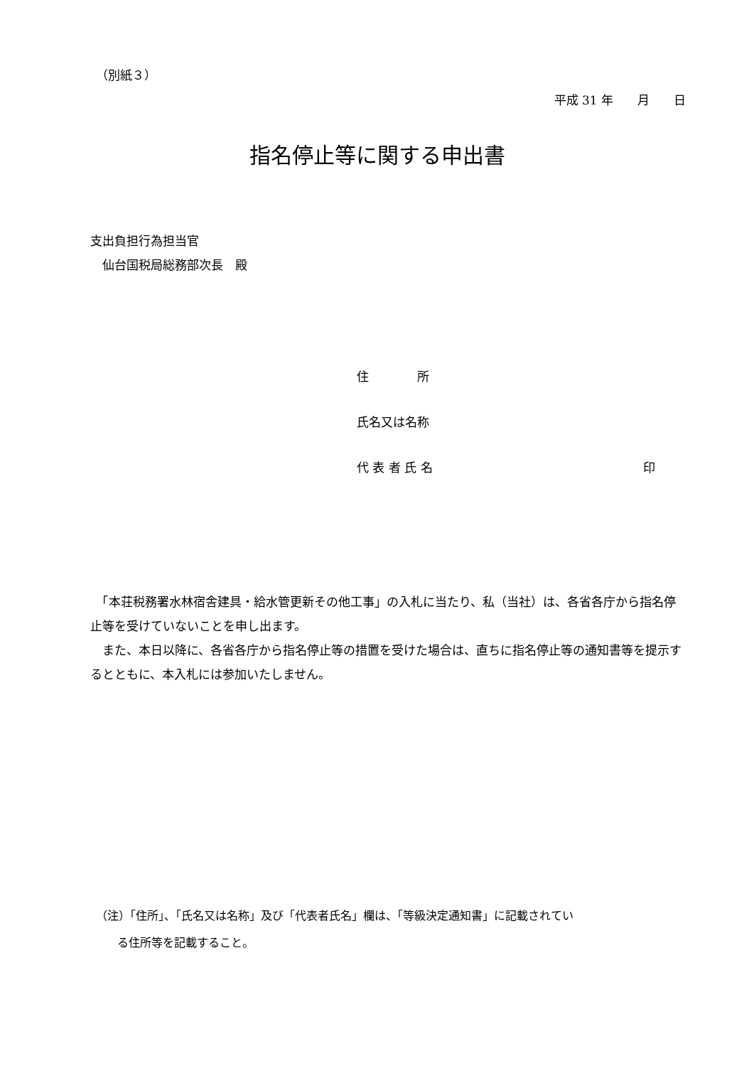（別紙３）
平成 31 年　　月　　日
指名停止等に関する申出書
支出負担行為担当官
　仙台国税局総務部次長　殿
住　　　　所
氏名又は名称
代 表 者 氏 名 印
　「本荘税務署水林宿舎建具・給水管更新その他工事」の入札に当たり、私（当社）は、各省各庁から指名停止等を受けていないことを申し出ます。
　また、本日以降に、各省各庁から指名停止等の措置を受けた場合は、直ちに指名停止等の通知書等を提示するとともに、本入札には参加いたしません。
（注）「住所」、「氏名又は名称」及び「代表者氏名」欄は、「等級決定通知書」に記載されてい
る住所等を記載すること。